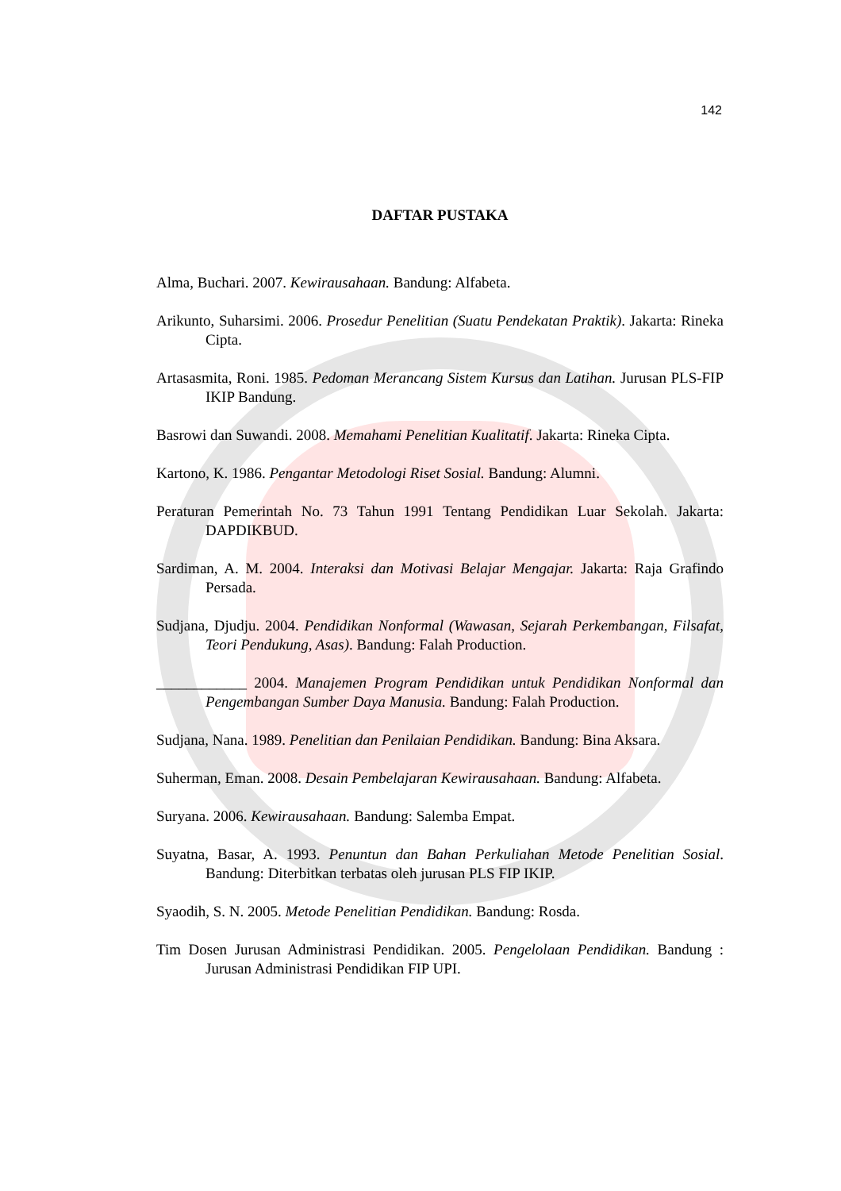142
DAFTAR PUSTAKA
Alma, Buchari. 2007. Kewirausahaan. Bandung: Alfabeta.
Arikunto, Suharsimi. 2006. Prosedur Penelitian (Suatu Pendekatan Praktik). Jakarta: Rineka Cipta.
Artasasmita, Roni. 1985. Pedoman Merancang Sistem Kursus dan Latihan. Jurusan PLS-FIP IKIP Bandung.
Basrowi dan Suwandi. 2008. Memahami Penelitian Kualitatif. Jakarta: Rineka Cipta.
Kartono, K. 1986. Pengantar Metodologi Riset Sosial. Bandung: Alumni.
Peraturan Pemerintah No. 73 Tahun 1991 Tentang Pendidikan Luar Sekolah. Jakarta: DAPDIKBUD.
Sardiman, A. M. 2004. Interaksi dan Motivasi Belajar Mengajar. Jakarta: Raja Grafindo Persada.
Sudjana, Djudju. 2004. Pendidikan Nonformal (Wawasan, Sejarah Perkembangan, Filsafat, Teori Pendukung, Asas). Bandung: Falah Production.
____________ 2004. Manajemen Program Pendidikan untuk Pendidikan Nonformal dan Pengembangan Sumber Daya Manusia. Bandung: Falah Production.
Sudjana, Nana. 1989. Penelitian dan Penilaian Pendidikan. Bandung: Bina Aksara.
Suherman, Eman. 2008. Desain Pembelajaran Kewirausahaan. Bandung: Alfabeta.
Suryana. 2006. Kewirausahaan. Bandung: Salemba Empat.
Suyatna, Basar, A. 1993. Penuntun dan Bahan Perkuliahan Metode Penelitian Sosial. Bandung: Diterbitkan terbatas oleh jurusan PLS FIP IKIP.
Syaodih, S. N. 2005. Metode Penelitian Pendidikan. Bandung: Rosda.
Tim Dosen Jurusan Administrasi Pendidikan. 2005. Pengelolaan Pendidikan. Bandung : Jurusan Administrasi Pendidikan FIP UPI.